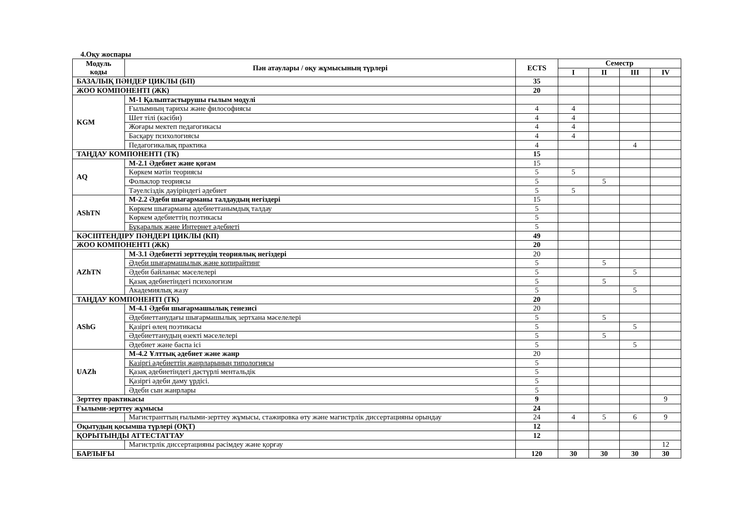4.Оқу жоспары
| Модуль коды | Пән атаулары / оқу жұмысының түрлері | ECTS | Семестр | | | |
| --- | --- | --- | --- | --- | --- | --- |
| | | | I | II | III | IV |
| БАЗАЛЫҚ ПӘНДЕР ЦИКЛЫ (БП) | | 35 | | | | |
| ЖОО КОМПОНЕНТІ (ЖК) | | 20 | | | | |
| KGM | М-1 Қалыптастырушы ғылым модулі | | | | | |
| | Ғылымның тарихы және философиясы | 4 | 4 | | | |
| | Шет тілі (кәсіби) | 4 | 4 | | | |
| | Жоғары мектеп педагогикасы | 4 | 4 | | | |
| | Басқару психологиясы | 4 | 4 | | | |
| | Педагогикалық практика | 4 | | | 4 | |
| ТАҢДАУ КОМПОНЕНТІ (ТК) | | 15 | | | | |
| AQ | М-2.1 Әдебиет және қоғам | 15 | | | | |
| | Көркем мәтін теориясы | 5 | 5 | | | |
| | Фольклор теориясы | 5 | | 5 | | |
| | Тәуелсіздік дәуіріндегі әдебиет | 5 | 5 | | | |
| AShTN | М-2.2 Әдеби шығарманы талдаудың негіздері | 15 | | | | |
| | Көркем шығарманы әдебиеттанымдық талдау | 5 | | | | |
| | Көркем әдебиеттің поэтикасы | 5 | | | | |
| | Бұқаралық және Интернет әдебиеті | 5 | | | | |
| КӘСІПТЕНДІРУ ПӘНДЕРІ ЦИКЛЫ (КП) | | 49 | | | | |
| ЖОО КОМПОНЕНТІ (ЖК) | | 20 | | | | |
| AZhTN | М-3.1 Әдебиетті зерттеудің теориялық негіздері | 20 | | | | |
| | Әдеби шығармашылық және копирайтинг | 5 | | 5 | | |
| | Әдеби байланыс мәселелері | 5 | | | 5 | |
| | Қазақ әдебиетіндегі психологизм | 5 | | 5 | | |
| | Академиялық жазу | 5 | | | 5 | |
| ТАҢДАУ КОМПОНЕНТІ (ТК) | | 20 | | | | |
| AShG | М-4.1 Әдеби шығармашылық генезисі | 20 | | | | |
| | Әдебиеттанудағы шығармашылық зертхана мәселелері | 5 | | 5 | | |
| | Қазіргі өлең поэтикасы | 5 | | | 5 | |
| | Әдебиеттанудың өзекті мәселелері | 5 | | 5 | | |
| | Әдебиет және баспа ісі | 5 | | | 5 | |
| UAZh | М-4.2 Ұлттық әдебиет және жанр | 20 | | | | |
| | Қазіргі әдебиеттің жанрларының типологиясы | 5 | | | | |
| | Қазақ әдебиетіндегі дәстүрлі ментальдік | 5 | | | | |
| | Қазіргі әдеби даму үрдісі. | 5 | | | | |
| | Әдеби сын жанрлары | 5 | | | | |
| Зерттеу практикасы | | 9 | | | | 9 |
| Ғылыми-зерттеу жұмысы | | 24 | | | | |
| | Магистранттың ғылыми-зерттеу жұмысы, стажировка өту және магистрлік диссертацияны орындау | 24 | 4 | 5 | 6 | 9 |
| Оқытудың қосымша түрлері (ОҚТ) | | 12 | | | | |
| ҚОРЫТЫНДЫ АТТЕСТАТТАУ | | 12 | | | | |
| | Магистрлік диссертацияны рәсімдеу және қорғау | | | | | 12 |
| БАРЛЫҒЫ | | 120 | 30 | 30 | 30 | 30 |